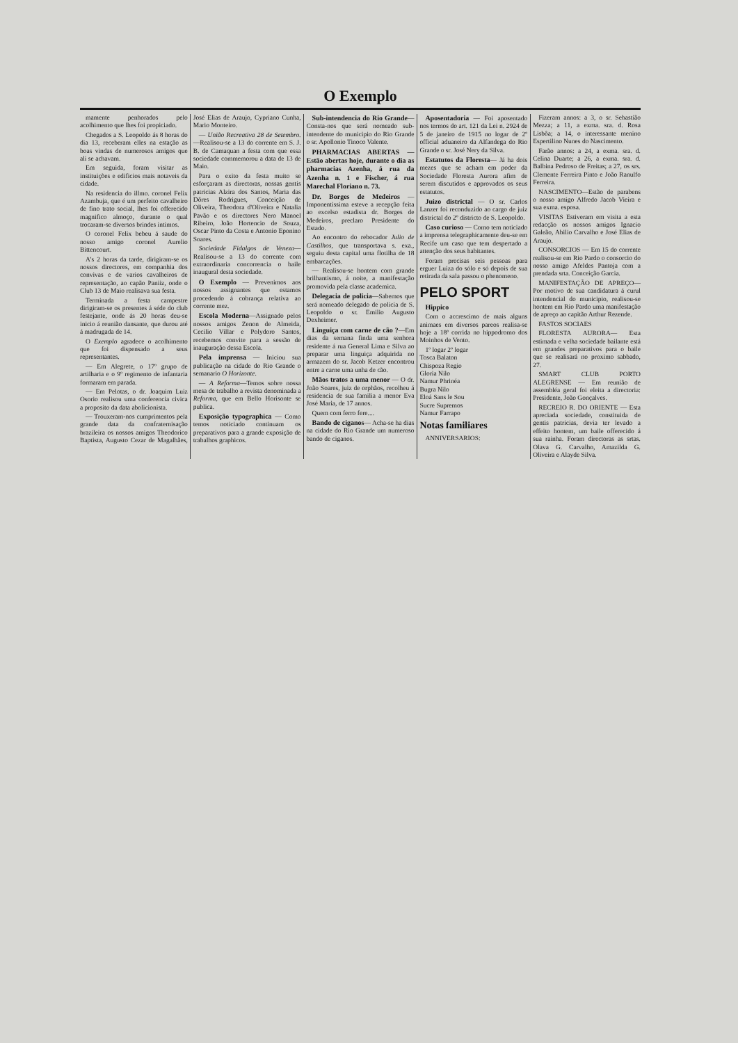O Exemplo
mamente penhorados pelo acolhimento que lhes foi propiciado.
Chegados a S. Leopoldo ás 8 horas do dia 13, receberam elles na estação as boas vindas de numerosos amigos que ali se achavam.
Em seguida, foram visitar as instituições e edificios mais notaveis da cidade.
Na residencia do illmo. coronel Felix Azambuja, que é um perfeito cavalheiro de fino trato social, lhes foi offerecido magnifico almoço, durante o qual trocaram-se diversos brindes intimos.
O coronel Felix bebeu á saude do nosso amigo coronel Aurelio Bittencourt.
A's 2 horas da tarde, dirigiram-se os nossos directores, em companhia dos convivas e de varios cavalheiros de representação, ao capão Paniiz, onde o Club 13 de Maio realisava sua festa.
Terminada a festa campestre dirigiram-se os presentes á séde do club festejante, onde ás 20 horas deu-se inicio á reunião dansante, que durou até á madrugada de 14.
O Exemplo agradece o acolhimento que foi dispensado a seus representantes.
— Em Alegrete, o 17º grupo de artilharia e o 9º regimento de infantaria formaram em parada.
— Em Pelotas, o dr. Joaquim Luiz Osorio realisou uma conferencia civica a proposito da data abolicionista.
— Trouxeram-nos cumprimentos pela grande data da confraternisação brazileira os nossos amigos Theodorico Baptista, Augusto Cezar de Magalhães, José Elias de Araujo, Cypriano Cunha, Mario Monteiro.
— União Recreativa 28 de Setembro.—Realisou-se a 13 do corrente em S. J. B. de Camaquan a festa com que essa sociedade commemorou a data de 13 de Maio.
Para o exito da festa muito se esforçaram as directoras, nossas gentis patricias Alzira dos Santos, Maria das Dôres Rodrigues, Conceição de Oliveira, Theodora d'Oliveira e Natalia Pavão e os directores Nero Manoel Ribeiro, João Hortencio de Souza, Oscar Pinto da Costa e Antonio Eponino Soares.
Sociedade Fidalgos de Veneza—Realisou-se a 13 do corrente com extraordinaria concorrencia o baile inaugural desta sociedade.
O Exemplo — Prevenimos aos nossos assignantes que estamos procedendo á cobrança relativa ao corrente mez.
Escola Moderna—Assignado pelos nossos amigos Zenon de Almeida, Cecilio Villar e Polydoro Santos, recebemos convite para a sessão de inauguração dessa Escola.
Pela imprensa — Iniciou sua publicação na cidade do Rio Grande o semanario O Horizonte.
— A Reforma—Temos sobre nossa mesa de trabalho a revista denominada a Reforma, que em Bello Horisonte se publica.
Exposição typographica — Como temos noticiado continuam os preparativos para a grande exposição de trabalhos graphicos.
Sub-intendencia do Rio Grande— Consta-nos que será nomeado sub-intendente do municipio do Rio Grande o sr. Apollonio Tinoco Valente.
PHARMACIAS ABERTAS — Estão abertas hoje, durante o dia as pharmacias Azenha, á rua da Azenha n. 1 e Fischer, á rua Marechal Floriano n. 73.
Dr. Borges de Medeiros — Imponentissima esteve a recepção feita ao excelso estadista dr. Borges de Medeiros, preclaro Presidente do Estado.
Ao encontro do rebocador Julio de Castilhos, que transportava s. exa., seguiu desta capital uma flotilha de 18 embarcações.
— Realisou-se hontem com grande brilhantismo, á noite, a manifestação promovida pela classe academica.
Delegacia de policia—Sabemos que será nomeado delegado de policia de S. Leopoldo o sr. Emilio Augusto Dexheimer.
Linguiça com carne de cão ?—Em dias da semana finda uma senhora residente á rua General Lima e Silva ao preparar uma linguiça adquirida no armazem do sr. Jacob Ketzer encontrou entre a carne uma unha de cão.
Mãos tratos a uma menor — O dr. João Soares, juiz de orphãos, recolheu á residencia de sua familia a menor Eva José Maria, de 17 annos.
Quem com ferro fere....
Bando de ciganos— Acha-se ha dias na cidade do Rio Grande um numeroso bando de ciganos.
Aposentadoria — Foi aposentado nos termos do art. 121 da Lei n. 2924 de 5 de janeiro de 1915 no logar de 2º official aduaneiro da Alfandega do Rio Grande o sr. José Nery da Silva.
Estatutos da Floresta— Já ha dois mezes que se acham em poder da Sociedade Floresta Aurora afim de serem discutidos e approvados os seus estatutos.
Juizo districtal — O sr. Carlos Lanzer foi reconduzido ao cargo de juiz districtal do 2º districto de S. Leopoldo.
Caso curioso — Como tem noticiado a imprensa telegraphicamente deu-se em Recife um caso que tem despertado a attenção dos seus habitantes.
Foram precisas seis pessoas para erguer Luiza do sólo e só depois de sua retirada da sala passou o phenomeno.
PELO SPORT
Hippico
Com o accrescimo de mais alguns animaes em diversos pareos realisa-se hoje a 18ª corrida no hippodromo dos Moinhos de Vento.
1º logar 2º logar
Tosca Balaton
Chispoza Regio
Gloria Nilo
Namur Phrinéa
Bugra Nilo
Eloá Sans le Sou
Sucre Supremos
Namur Farrapo
Notas familiares
ANNIVERSARIOS:
Fizeram annos: a 3, o sr. Sebastião Mezza; a 11, a exma. sra. d. Rosa Lisbôa; a 14, o interessante menino Espertilino Nunes do Nascimento.
Farão annos: a 24, a exma. sra. d. Celina Duarte; a 26, a exma. sra. d. Balbina Pedroso de Freitas; a 27, os srs. Clemente Ferreira Pinto e João Ranulfo Ferreira.
NASCIMENTO—Estão de parabens o nosso amigo Alfredo Jacob Vieira e sua exma. esposa.
VISITAS Estiveram em visita a esta redacção os nossos amigos Ignacio Galeão, Abilio Carvalho e José Elias de Araujo.
CONSORCIOS — Em 15 do corrente realisou-se em Rio Pardo o consorcio do nosso amigo Afeldes Pantoja com a prendada srta. Conceição Garcia.
MANIFESTAÇÃO DE APREÇO— Por motivo de sua candidatura á curul intendencial do municipio, realisou-se hontem em Rio Pardo uma manifestação de apreço ao capitão Arthur Rezende.
FASTOS SOCIAES
FLORESTA AURORA— Esta estimada e velha sociedade bailante está em grandes preparativos para o baile que se realisará no proximo sabbado, 27.
SMART CLUB PORTO ALEGRENSE — Em reunião de assembléa geral foi eleita a directoria: Presidente, João Gonçalves.
RECREIO R. DO ORIENTE — Esta apreciada sociedade, constituida de gentis patricias, devia ter levado a effeito hontem, um baile offerecido á sua rainha. Foram directoras as srtas. Olava G. Carvalho, Amazilda G. Oliveira e Alayde Silva.